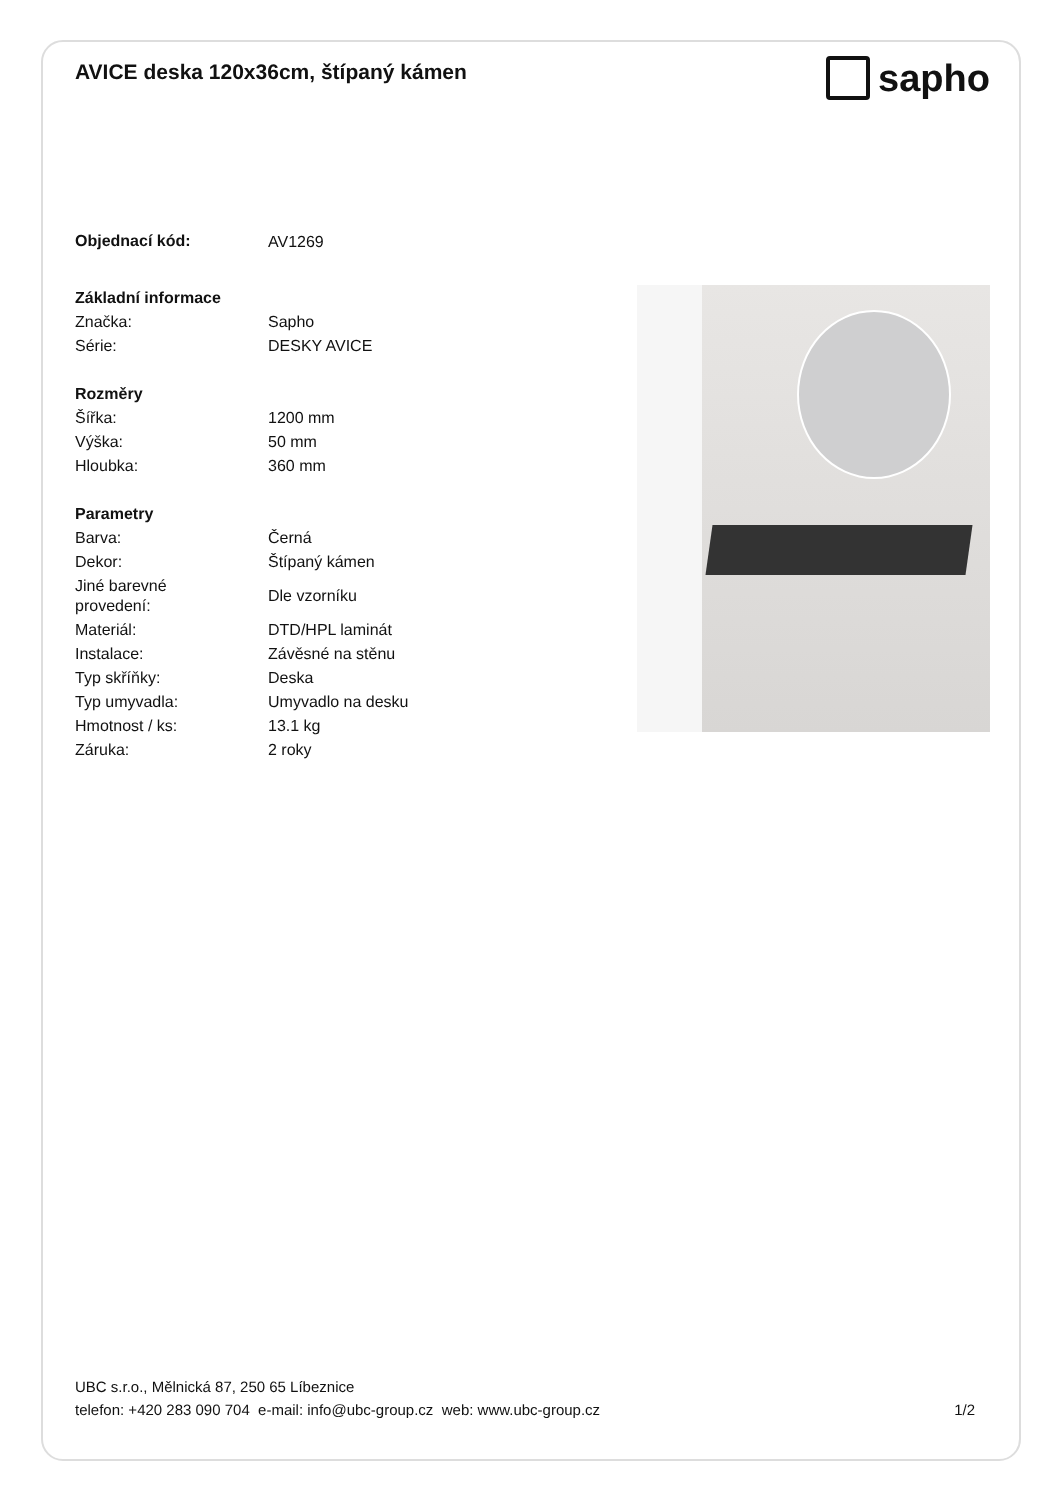AVICE deska 120x36cm, štípaný kámen
sapho
| Objednací kód: | AV1269 |
| Základní informace | |
| Značka: | Sapho |
| Série: | DESKY AVICE |
| Rozměry | |
| Šířka: | 1200 mm |
| Výška: | 50 mm |
| Hloubka: | 360 mm |
| Parametry | |
| Barva: | Černá |
| Dekor: | Štípaný kámen |
| Jiné barevné provedení: | Dle vzorníku |
| Materiál: | DTD/HPL laminát |
| Instalace: | Závěsné na stěnu |
| Typ skříňky: | Deska |
| Typ umyvadla: | Umyvadlo na desku |
| Hmotnost / ks: | 13.1 kg |
| Záruka: | 2 roky |
UBC s.r.o., Mělnická 87, 250 65 Líbeznice
telefon: +420 283 090 704 e-mail: info@ubc-group.cz web: www.ubc-group.cz
1/2